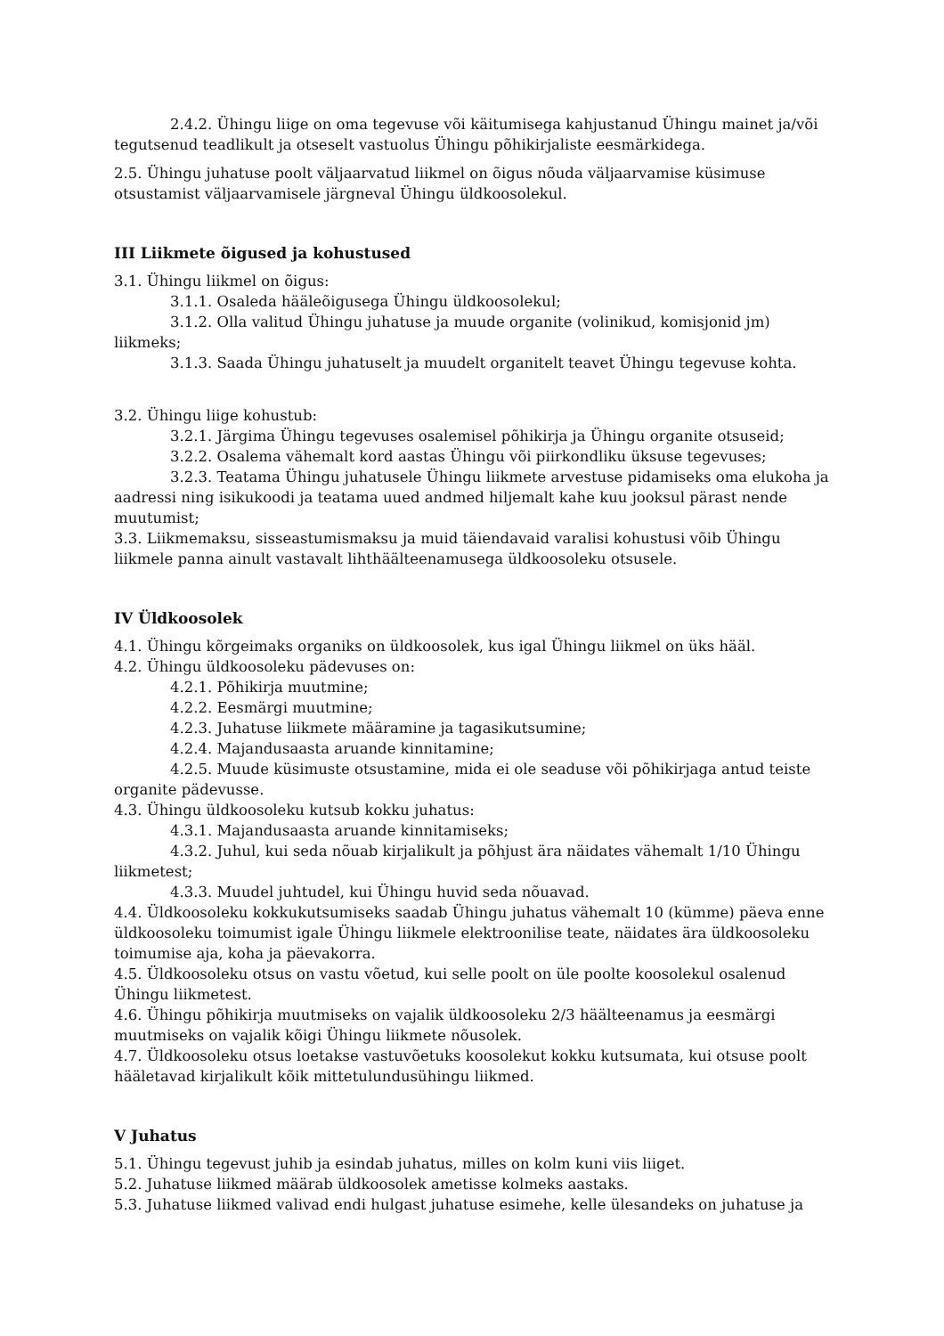2.4.2. Ühingu liige on oma tegevuse või käitumisega kahjustanud Ühingu mainet ja/või tegutsenud teadlikult ja otseselt vastuolus Ühingu põhikirjaliste eesmärkidega.
2.5. Ühingu juhatuse poolt väljaarvatud liikmel on õigus nõuda väljaarvamise küsimuse otsustamist väljaarvamisele järgneval Ühingu üldkoosolekul.
III Liikmete õigused ja kohustused
3.1. Ühingu liikmel on õigus:
3.1.1. Osaleda hääleõigusega Ühingu üldkoosolekul;
3.1.2. Olla valitud Ühingu juhatuse ja muude organite (volinikud, komisjonid jm) liikmeks;
3.1.3. Saada Ühingu juhatuselt ja muudelt organitelt teavet Ühingu tegevuse kohta.
3.2. Ühingu liige kohustub:
3.2.1. Järgima Ühingu tegevuses osalemisel põhikirja ja Ühingu organite otsuseid;
3.2.2. Osalema vähemalt kord aastas Ühingu või piirkondliku üksuse tegevuses;
3.2.3. Teatama Ühingu juhatusele Ühingu liikmete arvestuse pidamiseks oma elukoha ja aadressi ning isikukoodi ja teatama uued andmed hiljemalt kahe kuu jooksul pärast nende muutumist;
3.3. Liikmemaksu, sisseastumismaksu ja muid täiendavaid varalisi kohustusi võib Ühingu liikmele panna ainult vastavalt lihthäälteenamusega üldkoosoleku otsusele.
IV Üldkoosolek
4.1. Ühingu kõrgeimaks organiks on üldkoosolek, kus igal Ühingu liikmel on üks hääl.
4.2. Ühingu üldkoosoleku pädevuses on:
4.2.1. Põhikirja muutmine;
4.2.2. Eesmärgi muutmine;
4.2.3. Juhatuse liikmete määramine ja tagasikutsumine;
4.2.4. Majandusaasta aruande kinnitamine;
4.2.5. Muude küsimuste otsustamine, mida ei ole seaduse või põhikirjaga antud teiste organite pädevusse.
4.3. Ühingu üldkoosoleku kutsub kokku juhatus:
4.3.1. Majandusaasta aruande kinnitamiseks;
4.3.2. Juhul, kui seda nõuab kirjalikult ja põhjust ära näidates vähemalt 1/10 Ühingu liikmetest;
4.3.3. Muudel juhtudel, kui Ühingu huvid seda nõuavad.
4.4. Üldkoosoleku kokkukutsumiseks saadab Ühingu juhatus vähemalt 10 (kümme) päeva enne üldkoosoleku toimumist igale Ühingu liikmele elektroonilise teate, näidates ära üldkoosoleku toimumise aja, koha ja päevakorra.
4.5. Üldkoosoleku otsus on vastu võetud, kui selle poolt on üle poolte koosolekul osalenud Ühingu liikmetest.
4.6. Ühingu põhikirja muutmiseks on vajalik üldkoosoleku 2/3 häälteenamus ja eesmärgi muutmiseks on vajalik kõigi Ühingu liikmete nõusolek.
4.7. Üldkoosoleku otsus loetakse vastuvõetuks koosolekut kokku kutsumata, kui otsuse poolt hääletavad kirjalikult kõik mittetulundusühingu liikmed.
V Juhatus
5.1. Ühingu tegevust juhib ja esindab juhatus, milles on kolm kuni viis liiget.
5.2. Juhatuse liikmed määrab üldkoosolek ametisse kolmeks aastaks.
5.3. Juhatuse liikmed valivad endi hulgast juhatuse esimehe, kelle ülesandeks on juhatuse ja